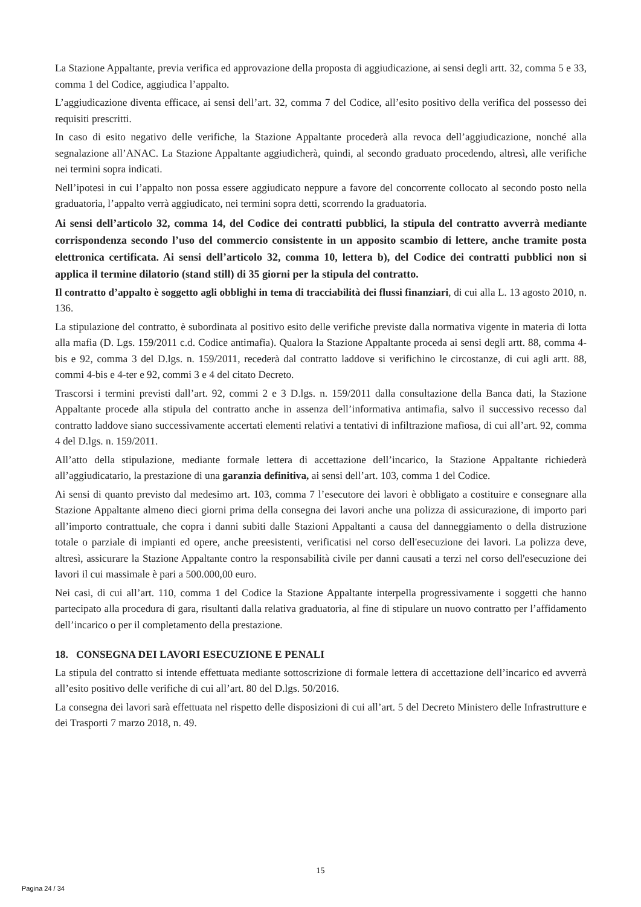La Stazione Appaltante, previa verifica ed approvazione della proposta di aggiudicazione, ai sensi degli artt. 32, comma 5 e 33, comma 1 del Codice, aggiudica l’appalto.
L’aggiudicazione diventa efficace, ai sensi dell’art. 32, comma 7 del Codice, all’esito positivo della verifica del possesso dei requisiti prescritti.
In caso di esito negativo delle verifiche, la Stazione Appaltante procederà alla revoca dell’aggiudicazione, nonché alla segnalazione all’ANAC. La Stazione Appaltante aggiudicherà, quindi, al secondo graduato procedendo, altresì, alle verifiche nei termini sopra indicati.
Nell’ipotesi in cui l’appalto non possa essere aggiudicato neppure a favore del concorrente collocato al secondo posto nella graduatoria, l’appalto verrà aggiudicato, nei termini sopra detti, scorrendo la graduatoria.
Ai sensi dell’articolo 32, comma 14, del Codice dei contratti pubblici, la stipula del contratto avverrà mediante corrispondenza secondo l’uso del commercio consistente in un apposito scambio di lettere, anche tramite posta elettronica certificata. Ai sensi dell’articolo 32, comma 10, lettera b), del Codice dei contratti pubblici non si applica il termine dilatorio (stand still) di 35 giorni per la stipula del contratto.
Il contratto d’appalto è soggetto agli obblighi in tema di tracciabilità dei flussi finanziari, di cui alla L. 13 agosto 2010, n. 136.
La stipulazione del contratto, è subordinata al positivo esito delle verifiche previste dalla normativa vigente in materia di lotta alla mafia (D. Lgs. 159/2011 c.d. Codice antimafia). Qualora la Stazione Appaltante proceda ai sensi degli artt. 88, comma 4-bis e 92, comma 3 del D.lgs. n. 159/2011, recederà dal contratto laddove si verifichino le circostanze, di cui agli artt. 88, commi 4-bis e 4-ter e 92, commi 3 e 4 del citato Decreto.
Trascorsi i termini previsti dall’art. 92, commi 2 e 3 D.lgs. n. 159/2011 dalla consultazione della Banca dati, la Stazione Appaltante procede alla stipula del contratto anche in assenza dell’informativa antimafia, salvo il successivo recesso dal contratto laddove siano successivamente accertati elementi relativi a tentativi di infiltrazione mafiosa, di cui all’art. 92, comma 4 del D.lgs. n. 159/2011.
All’atto della stipulazione, mediante formale lettera di accettazione dell’incarico, la Stazione Appaltante richiederà all’aggiudicatario, la prestazione di una garanzia definitiva, ai sensi dell’art. 103, comma 1 del Codice.
Ai sensi di quanto previsto dal medesimo art. 103, comma 7 l’esecutore dei lavori è obbligato a costituire e consegnare alla Stazione Appaltante almeno dieci giorni prima della consegna dei lavori anche una polizza di assicurazione, di importo pari all’importo contrattuale, che copra i danni subiti dalle Stazioni Appaltanti a causa del danneggiamento o della distruzione totale o parziale di impianti ed opere, anche preesistenti, verificatisi nel corso dell'esecuzione dei lavori. La polizza deve, altresì, assicurare la Stazione Appaltante contro la responsabilità civile per danni causati a terzi nel corso dell'esecuzione dei lavori il cui massimale è pari a 500.000,00 euro.
Nei casi, di cui all’art. 110, comma 1 del Codice la Stazione Appaltante interpella progressivamente i soggetti che hanno partecipato alla procedura di gara, risultanti dalla relativa graduatoria, al fine di stipulare un nuovo contratto per l’affidamento dell’incarico o per il completamento della prestazione.
18. CONSEGNA DEI LAVORI ESECUZIONE E PENALI
La stipula del contratto si intende effettuata mediante sottoscrizione di formale lettera di accettazione dell’incarico ed avverrà all’esito positivo delle verifiche di cui all’art. 80 del D.lgs. 50/2016.
La consegna dei lavori sarà effettuata nel rispetto delle disposizioni di cui all’art. 5 del Decreto Ministero delle Infrastrutture e dei Trasporti 7 marzo 2018, n. 49.
15
Pagina 24 / 34